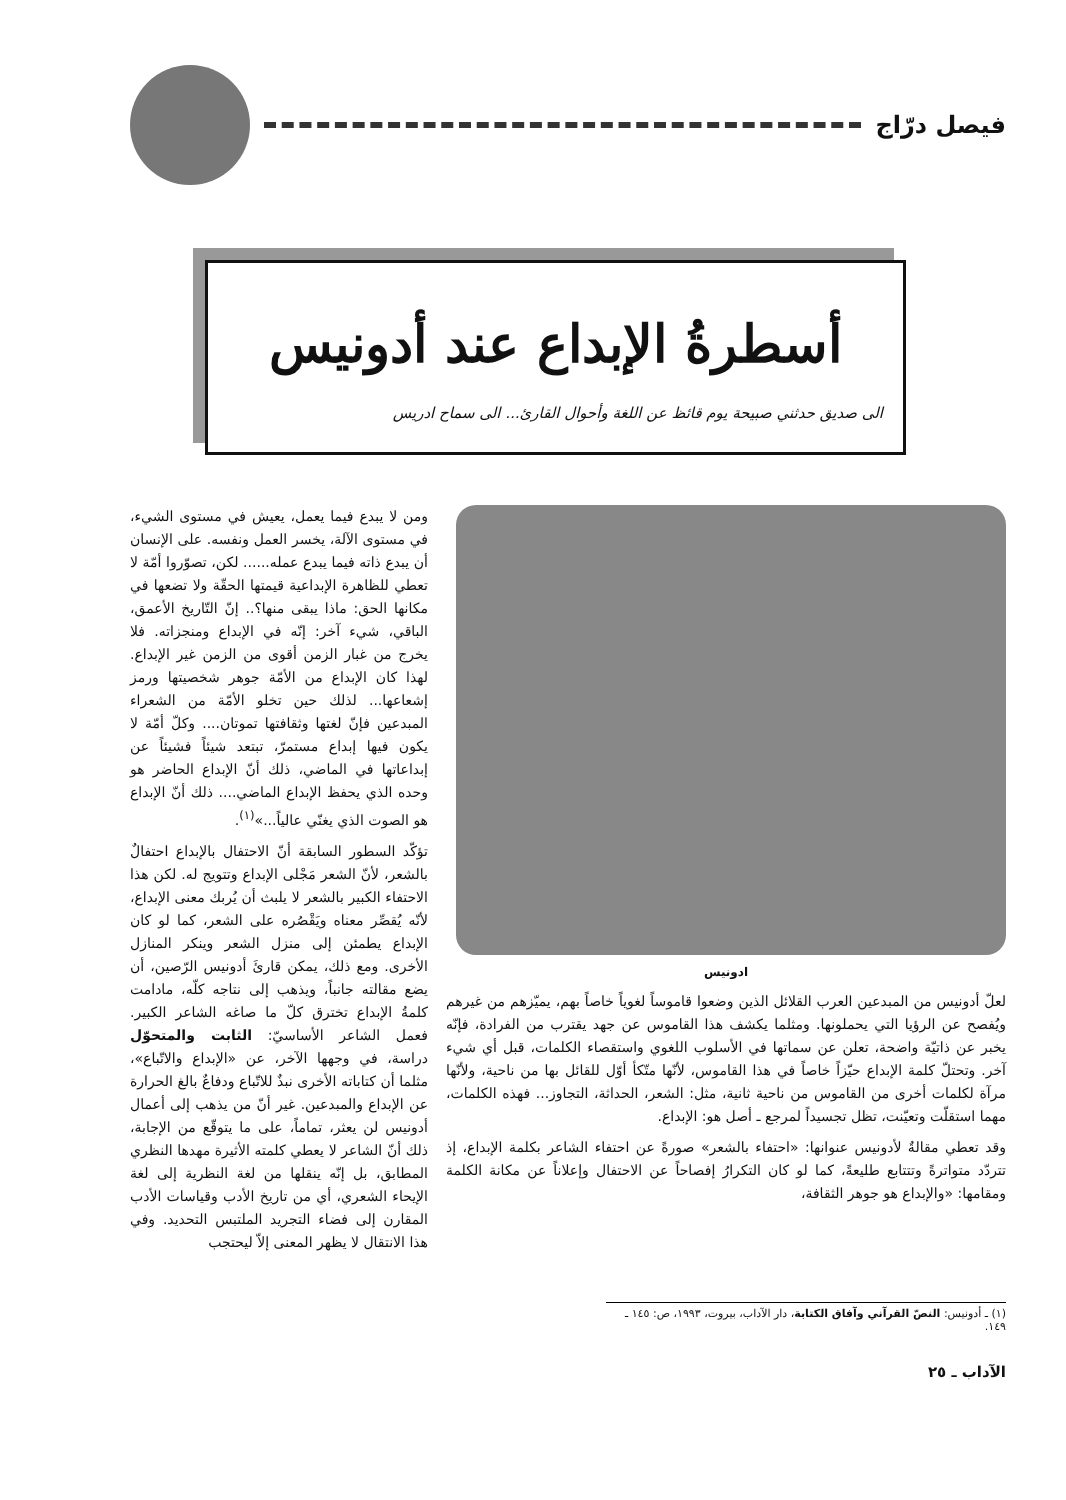فيصل درّاج
أسطرةُ الإبداع عند أدونيس
الى صديق حدثني صبيحة يوم قائظ عن اللغة وأحوال القارئ... الى سماح ادريس
ادونيس
لعلّ أدونيس من المبدعين العرب القلائل الذين وضعوا قاموساً لغوياً خاصاً بهم، يميّزهم من غيرهم ويُفصح عن الرؤيا التي يحملونها. ومثلما يكشف هذا القاموس عن جهد يقترب من الفرادة، فإنّه يخبر عن ذاتيّة واضحة، تعلن عن سماتها في الأسلوب اللغوي واستقصاء الكلمات، قبل أي شيء آخر. وتحتلّ كلمة الإبداع حيّزاً خاصاً في هذا القاموس، لأنّها متّكأ أوّل للقائل بها من ناحية، ولأنّها مرآة لكلمات أخرى من القاموس من ناحية ثانية، مثل: الشعر، الحداثة، التجاوز... فهذه الكلمات، مهما استقلّت وتعيّنت، تظل تجسيداً لمرجع ـ أصل هو: الإبداع.
وقد تعطي مقالةٌ لأدونيس عنوانها: «احتفاء بالشعر» صورةً عن احتفاء الشاعر بكلمة الإبداع، إذ تتردّد متواترةً وتتتابع طليعةً، كما لو كان التكرارُ إفصاحاً عن الاحتفال وإعلاناً عن مكانة الكلمة ومقامها: «والإبداع هو جوهر الثقافة،
ومن لا يبدع فيما يعمل، يعيش في مستوى الشيء، في مستوى الآلة، يخسر العمل ونفسه. على الإنسان أن يبدع ذاته فيما يبدع عمله...... لكن، تصوّروا أمّة لا تعطي للظاهرة الإبداعية قيمتها الحقّة ولا تضعها في مكانها الحق: ماذا يبقى منها؟.. إنّ التّاريخ الأعمق، الباقي، شيء آخر: إنّه في الإبداع ومنجزاته. فلا يخرج من غبار الزمن أقوى من الزمن غير الإبداع. لهذا كان الإبداع من الأمّة جوهر شخصيتها ورمز إشعاعها... لذلك حين تخلو الأمّة من الشعراء المبدعين فإنّ لغتها وثقافتها تموتان.... وكلّ أمّة لا يكون فيها إبداع مستمرّ، تبتعد شيئاً فشيئاً عن إبداعاتها في الماضي، ذلك أنّ الإبداع الحاضر هو وحده الذي يحفظ الإبداع الماضي.... ذلك أنّ الإبداع هو الصوت الذي يغنّي عالياً...»<sup>(١)</sup>.
تؤكّد السطور السابقة أنّ الاحتفال بالإبداع احتفالٌ بالشعر، لأنّ الشعر مَجْلى الإبداع وتتويج له. لكن هذا الاحتفاء الكبير بالشعر لا يلبث أن يُربك معنى الإبداع، لأنّه يُقصِّر معناه ويَقْصُره على الشعر، كما لو كان الإبداع يطمئن إلى منزل الشعر وينكر المنازل الأخرى. ومع ذلك، يمكن قارئَ أدونيس الرّصين، أن يضع مقالته جانباً، ويذهب إلى نتاجه كلّه، مادامت كلمةُ الإبداع تخترق كلّ ما صاغه الشاعر الكبير. فعمل الشاعر الأساسيّ: الثابت والمتحوّل دراسة، في وجهها الآخر، عن «الإبداع والاتّباع»، مثلما أن كتاباته الأخرى نبذٌ للاتّباع ودفاعٌ بالغ الحرارة عن الإبداع والمبدعين. غير أنّ من يذهب إلى أعمال أدونيس لن يعثر، تماماً، على ما يتوقّع من الإجابة، ذلك أنّ الشاعر لا يعطي كلمته الأثيرة مهدها النظري المطابق، بل إنّه ينقلها من لغة النظرية إلى لغة الإيحاء الشعري، أي من تاريخ الأدب وقياسات الأدب المقارن إلى فضاء التجريد الملتبس التحديد. وفي هذا الانتقال لا يظهر المعنى إلاّ ليحتجب
(١) ـ أدونيس: النصّ القرآني وآفاق الكتابة، دار الآداب، بيروت، ١٩٩٣، ص: ١٤٥ ـ ١٤٩.
الآداب ـ ٢٥